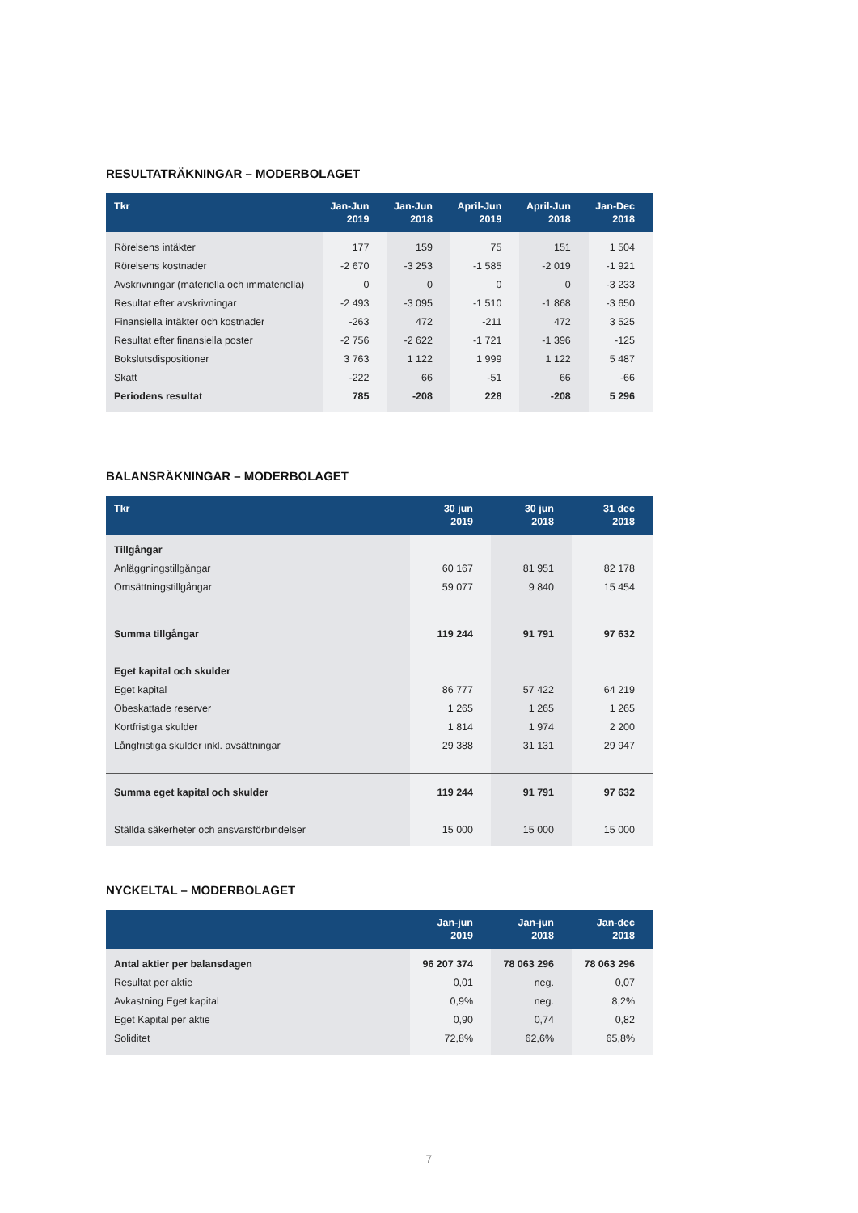RESULTATRÄKNINGAR – MODERBOLAGET
| Tkr | Jan-Jun 2019 | Jan-Jun 2018 | April-Jun 2019 | April-Jun 2018 | Jan-Dec 2018 |
| --- | --- | --- | --- | --- | --- |
| Rörelsens intäkter | 177 | 159 | 75 | 151 | 1 504 |
| Rörelsens kostnader | -2 670 | -3 253 | -1 585 | -2 019 | -1 921 |
| Avskrivningar (materiella och immateriella) | 0 | 0 | 0 | 0 | -3 233 |
| Resultat efter avskrivningar | -2 493 | -3 095 | -1 510 | -1 868 | -3 650 |
| Finansiella intäkter och kostnader | -263 | 472 | -211 | 472 | 3 525 |
| Resultat efter finansiella poster | -2 756 | -2 622 | -1 721 | -1 396 | -125 |
| Bokslutsdispositioner | 3 763 | 1 122 | 1 999 | 1 122 | 5 487 |
| Skatt | -222 | 66 | -51 | 66 | -66 |
| Periodens resultat | 785 | -208 | 228 | -208 | 5 296 |
BALANSRÄKNINGAR – MODERBOLAGET
| Tkr | 30 jun 2019 | 30 jun 2018 | 31 dec 2018 |
| --- | --- | --- | --- |
| Tillgångar | | | |
| Anläggningstillgångar | 60 167 | 81 951 | 82 178 |
| Omsättningstillgångar | 59 077 | 9 840 | 15 454 |
| Summa tillgångar | 119 244 | 91 791 | 97 632 |
| Eget kapital och skulder | | | |
| Eget kapital | 86 777 | 57 422 | 64 219 |
| Obeskattade reserver | 1 265 | 1 265 | 1 265 |
| Kortfristiga skulder | 1 814 | 1 974 | 2 200 |
| Långfristiga skulder inkl. avsättningar | 29 388 | 31 131 | 29 947 |
| Summa eget kapital och skulder | 119 244 | 91 791 | 97 632 |
| Ställda säkerheter och ansvarsförbindelser | 15 000 | 15 000 | 15 000 |
NYCKELTAL – MODERBOLAGET
| | Jan-jun 2019 | Jan-jun 2018 | Jan-dec 2018 |
| --- | --- | --- | --- |
| Antal aktier per balansdagen | 96 207 374 | 78 063 296 | 78 063 296 |
| Resultat per aktie | 0,01 | neg. | 0,07 |
| Avkastning Eget kapital | 0,9% | neg. | 8,2% |
| Eget Kapital per aktie | 0,90 | 0,74 | 0,82 |
| Soliditet | 72,8% | 62,6% | 65,8% |
7